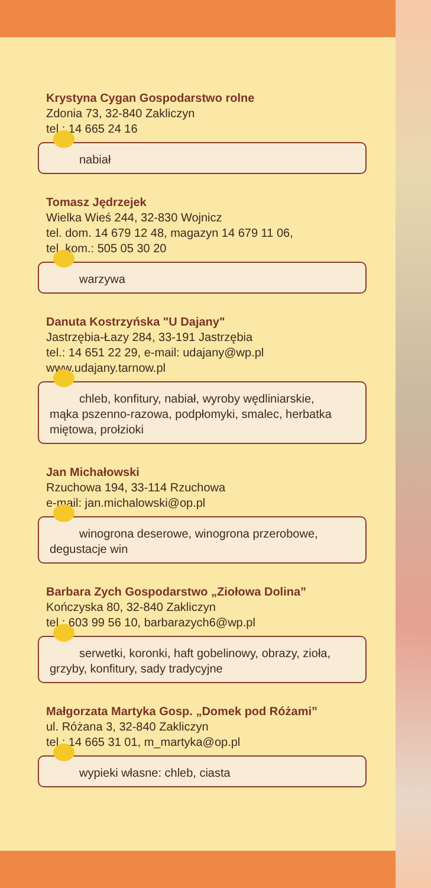Krystyna Cygan Gospodarstwo rolne
Zdonia 73, 32-840 Zakliczyn
tel.: 14 665 24 16
nabiał
Tomasz Jędrzejek
Wielka Wieś 244, 32-830 Wojnicz
tel. dom. 14 679 12 48, magazyn 14 679 11 06,
tel. kom.: 505 05 30 20
warzywa
Danuta Kostrzyńska "U Dajany"
Jastrzębia-Łazy 284, 33-191 Jastrzębia
tel.: 14 651 22 29, e-mail: udajany@wp.pl
www.udajany.tarnow.pl
chleb, konfitury, nabiał, wyroby wędliniarskie,
mąka pszenno-razowa, podpłomyki, smalec, herbatka miętowa, prołzioki
Jan Michałowski
Rzuchowa 194, 33-114 Rzuchowa
e-mail: jan.michalowski@op.pl
winogrona deserowe, winogrona przerobowe,
degustacje win
Barbara Zych Gospodarstwo „Ziołowa Dolina”
Kończyska 80, 32-840 Zakliczyn
tel.: 603 99 56 10, barbarazych6@wp.pl
serwetki, koronki, haft gobelinowy, obrazy, zioła,
grzyby, konfitury, sady tradycyjne
Małgorzata Martyka Gosp. „Domek pod Różami”
ul. Różana 3, 32-840 Zakliczyn
tel.: 14 665 31 01, m_martyka@op.pl
wypieki własne: chleb, ciasta